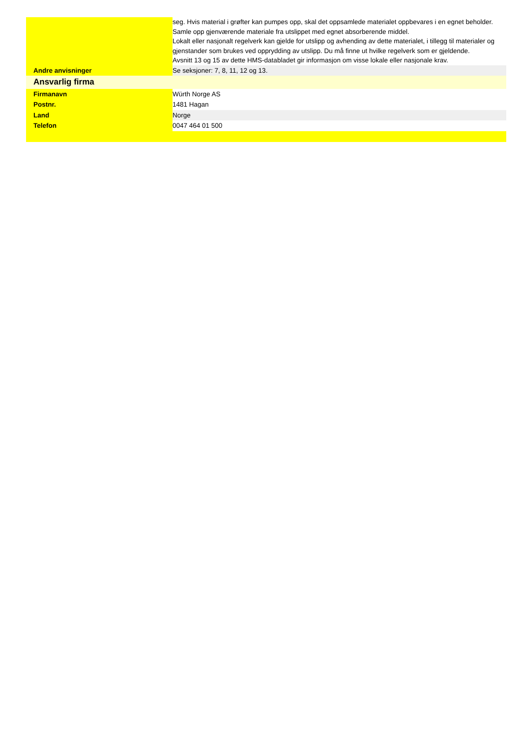| | seg. Hvis material i grøfter kan pumpes opp, skal det oppsamlede materialet oppbevares i en egnet beholder. Samle opp gjenværende materiale fra utslippet med egnet absorberende middel. Lokalt eller nasjonalt regelverk kan gjelde for utslipp og avhending av dette materialet, i tillegg til materialer og gjenstander som brukes ved opprydding av utslipp. Du må finne ut hvilke regelverk som er gjeldende. Avsnitt 13 og 15 av dette HMS-databladet gir informasjon om visse lokale eller nasjonale krav. |
| Andre anvisninger | Se seksjoner: 7, 8, 11, 12 og 13. |
| Ansvarlig firma | |
| Firmanavn | Würth Norge AS |
| Postnr. | 1481 Hagan |
| Land | Norge |
| Telefon | 0047 464 01 500 |